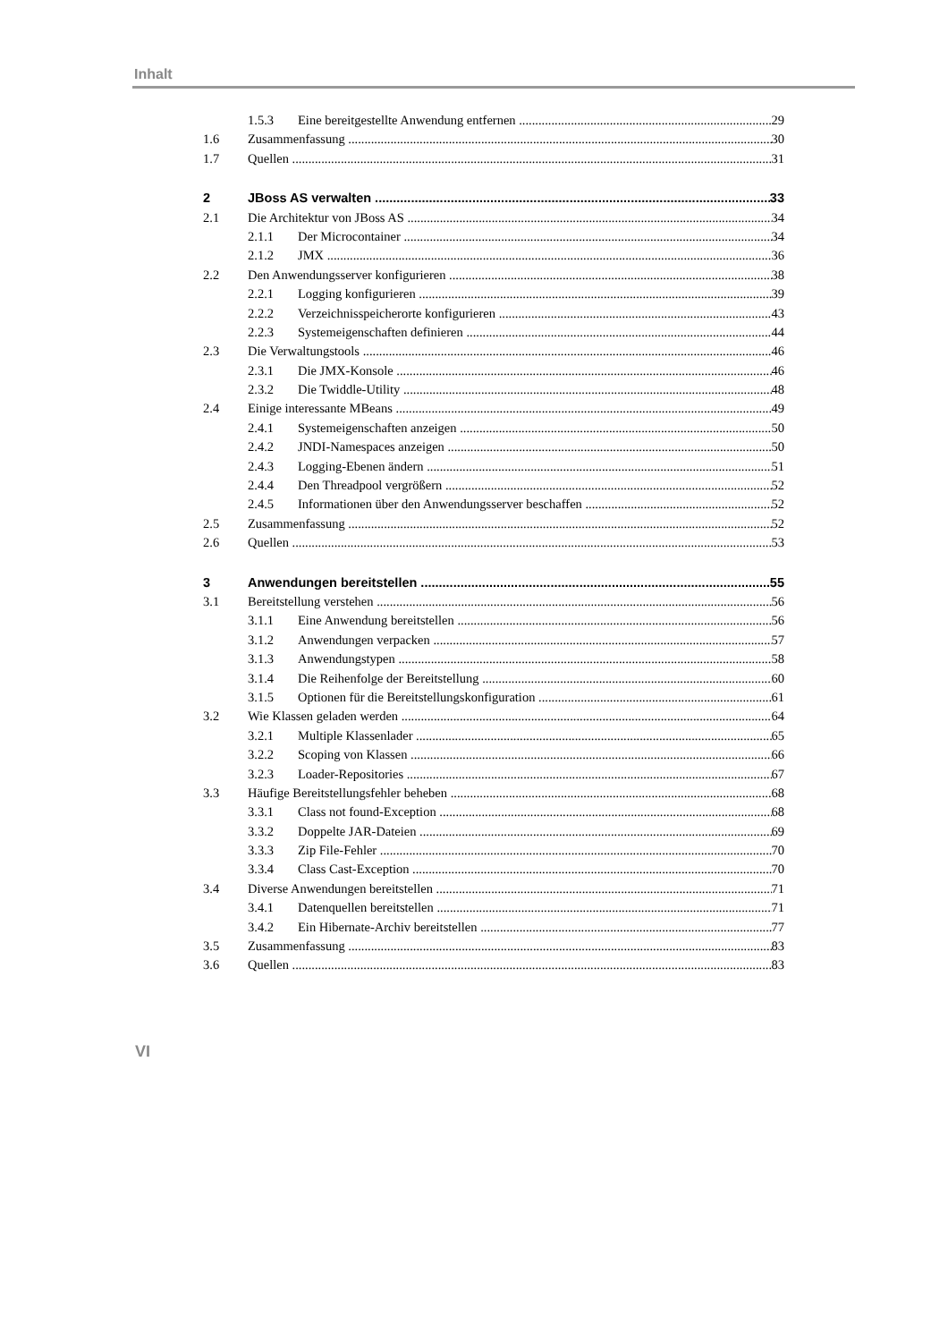Inhalt
1.5.3 Eine bereitgestellte Anwendung entfernen 29
1.6 Zusammenfassung 30
1.7 Quellen 31
2 JBoss AS verwalten 33
2.1 Die Architektur von JBoss AS 34
2.1.1 Der Microcontainer 34
2.1.2 JMX 36
2.2 Den Anwendungsserver konfigurieren 38
2.2.1 Logging konfigurieren 39
2.2.2 Verzeichnisspeicherorte konfigurieren 43
2.2.3 Systemeigenschaften definieren 44
2.3 Die Verwaltungstools 46
2.3.1 Die JMX-Konsole 46
2.3.2 Die Twiddle-Utility 48
2.4 Einige interessante MBeans 49
2.4.1 Systemeigenschaften anzeigen 50
2.4.2 JNDI-Namespaces anzeigen 50
2.4.3 Logging-Ebenen ändern 51
2.4.4 Den Threadpool vergrößern 52
2.4.5 Informationen über den Anwendungsserver beschaffen 52
2.5 Zusammenfassung 52
2.6 Quellen 53
3 Anwendungen bereitstellen 55
3.1 Bereitstellung verstehen 56
3.1.1 Eine Anwendung bereitstellen 56
3.1.2 Anwendungen verpacken 57
3.1.3 Anwendungstypen 58
3.1.4 Die Reihenfolge der Bereitstellung 60
3.1.5 Optionen für die Bereitstellungskonfiguration 61
3.2 Wie Klassen geladen werden 64
3.2.1 Multiple Klassenlader 65
3.2.2 Scoping von Klassen 66
3.2.3 Loader-Repositories 67
3.3 Häufige Bereitstellungsfehler beheben 68
3.3.1 Class not found-Exception 68
3.3.2 Doppelte JAR-Dateien 69
3.3.3 Zip File-Fehler 70
3.3.4 Class Cast-Exception 70
3.4 Diverse Anwendungen bereitstellen 71
3.4.1 Datenquellen bereitstellen 71
3.4.2 Ein Hibernate-Archiv bereitstellen 77
3.5 Zusammenfassung 83
3.6 Quellen 83
VI